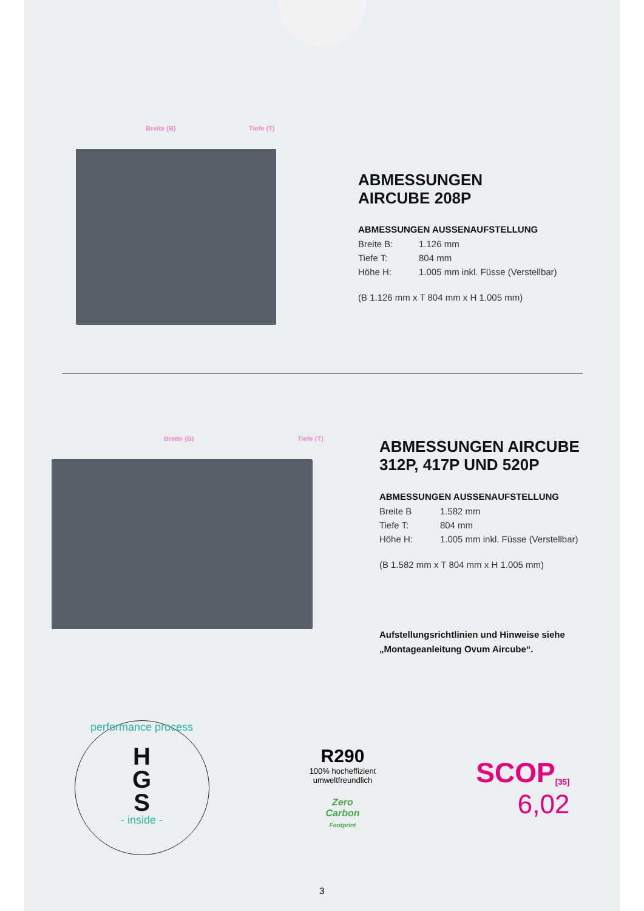Breite (B) Tiefe (T)
ABMESSUNGEN
AIRCUBE 208P
ABMESSUNGEN AUSSENAUFSTELLUNG
Breite B: 1.126 mm
Tiefe T: 804 mm
Höhe H: 1.005 mm inkl. Füsse (Verstellbar)
(B 1.126 mm x T 804 mm x H 1.005 mm)
Breite (B) Tiefe (T)
ABMESSUNGEN AIRCUBE
312P, 417P UND 520P
ABMESSUNGEN AUSSENAUFSTELLUNG
Breite B 1.582 mm
Tiefe T: 804 mm
Höhe H: 1.005 mm inkl. Füsse (Verstellbar)
(B 1.582 mm x T 804 mm x H 1.005 mm)
Aufstellungsrichtlinien und Hinweise siehe
„Montageanleitung Ovum Aircube“.
performance process
H
G
S
- inside -
R290
100% hocheffizient
umweltfreundlich
Zero
Carbon
Footprint
SCOP<sub>[35]</sub>
6,02
3